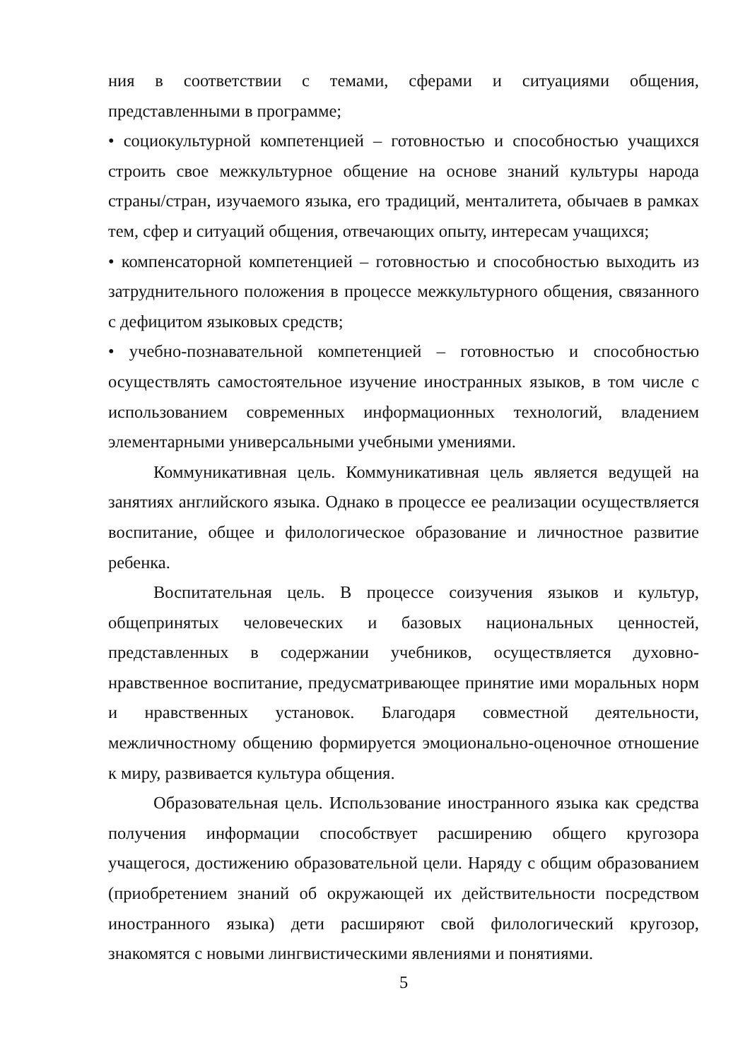ния в соответствии с темами, сферами и ситуациями общения, представленными в программе;
• социокультурной компетенцией – готовностью и способностью учащихся строить свое межкультурное общение на основе знаний культуры народа страны/стран, изучаемого языка, его традиций, менталитета, обычаев в рамках тем, сфер и ситуаций общения, отвечающих опыту, интересам учащихся;
• компенсаторной компетенцией – готовностью и способностью выходить из затруднительного положения в процессе межкультурного общения, связанного с дефицитом языковых средств;
• учебно-познавательной компетенцией – готовностью и способностью осуществлять самостоятельное изучение иностранных языков, в том числе с использованием современных информационных технологий, владением элементарными универсальными учебными умениями.
Коммуникативная цель. Коммуникативная цель является ведущей на занятиях английского языка. Однако в процессе ее реализации осуществляется воспитание, общее и филологическое образование и личностное развитие ребенка.
Воспитательная цель. В процессе соизучения языков и культур, общепринятых человеческих и базовых национальных ценностей, представленных в содержании учебников, осуществляется духовно-нравственное воспитание, предусматривающее принятие ими моральных норм и нравственных установок. Благодаря совместной деятельности, межличностному общению формируется эмоционально-оценочное отношение к миру, развивается культура общения.
Образовательная цель. Использование иностранного языка как средства получения информации способствует расширению общего кругозора учащегося, достижению образовательной цели. Наряду с общим образованием (приобретением знаний об окружающей их действительности посредством иностранного языка) дети расширяют свой филологический кругозор, знакомятся с новыми лингвистическими явлениями и понятиями.
5